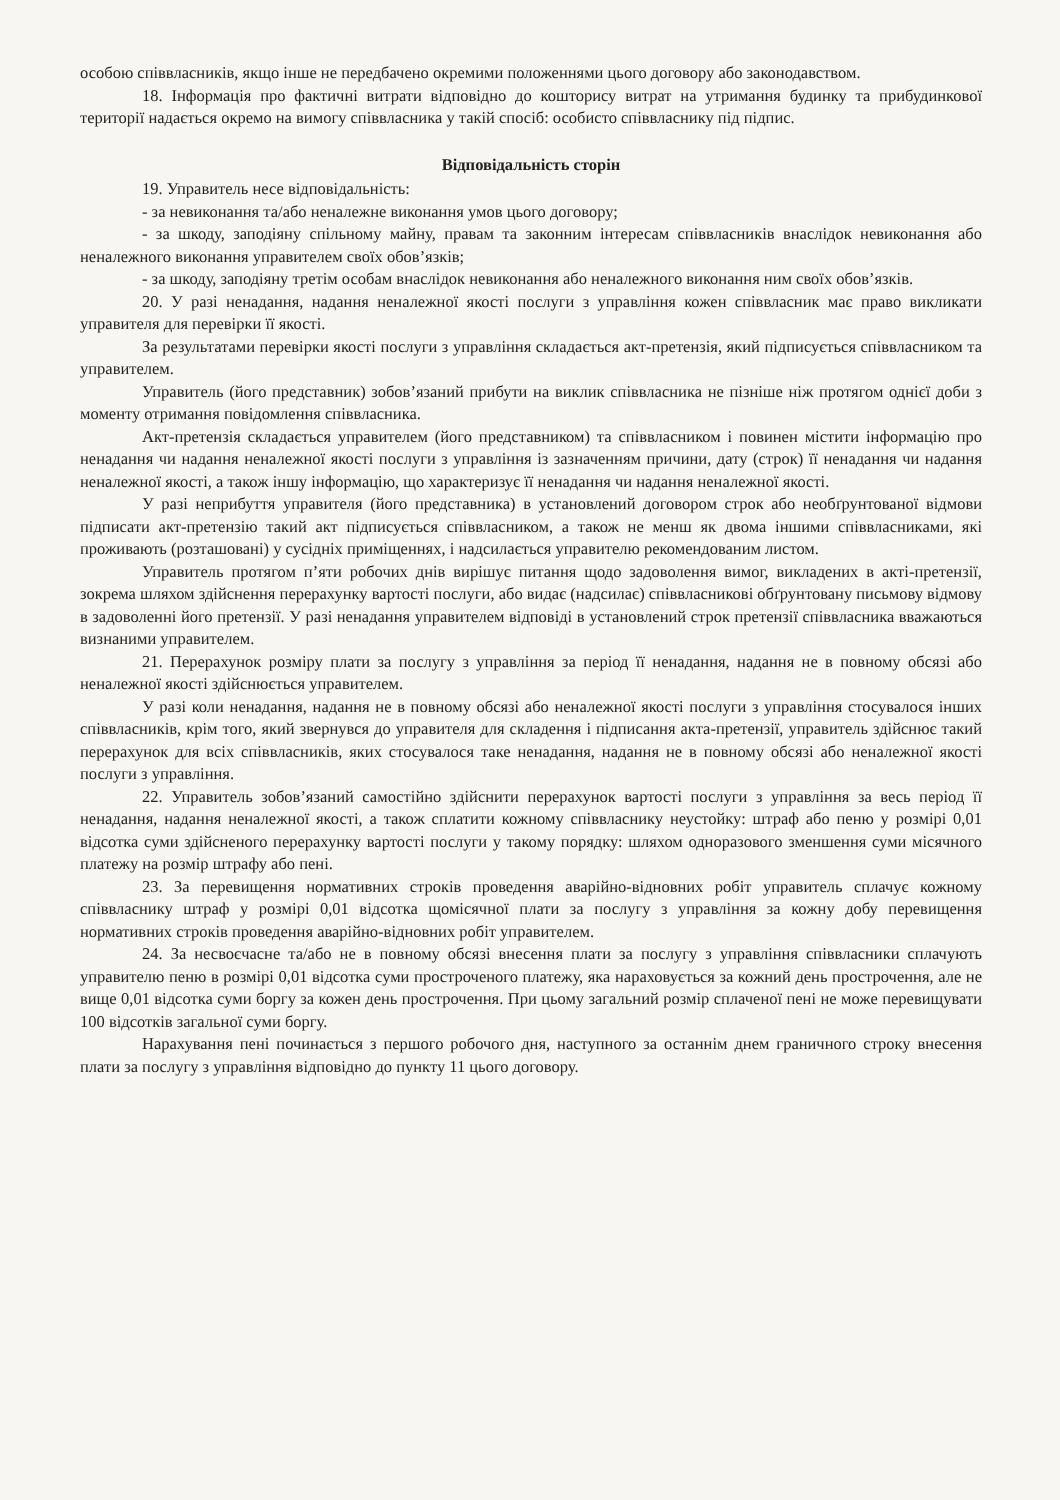особою співвласників, якщо інше не передбачено окремими положеннями цього договору або законодавством.
18. Інформація про фактичні витрати відповідно до кошторису витрат на утримання будинку та прибудинкової території надається окремо на вимогу співвласника у такій спосіб: особисто співвласнику під підпис.
Відповідальність сторін
19. Управитель несе відповідальність:
- за невиконання та/або неналежне виконання умов цього договору;
- за шкоду, заподіяну спільному майну, правам та законним інтересам співвласників внаслідок невиконання або неналежного виконання управителем своїх обов’язків;
- за шкоду, заподіяну третім особам внаслідок невиконання або неналежного виконання ним своїх обов’язків.
20. У разі ненадання, надання неналежної якості послуги з управління кожен співвласник має право викликати управителя для перевірки її якості.
За результатами перевірки якості послуги з управління складається акт-претензія, який підписується співвласником та управителем.
Управитель (його представник) зобов’язаний прибути на виклик співвласника не пізніше ніж протягом однієї доби з моменту отримання повідомлення співвласника.
Акт-претензія складається управителем (його представником) та співвласником і повинен містити інформацію про ненадання чи надання неналежної якості послуги з управління із зазначенням причини, дату (строк) її ненадання чи надання неналежної якості, а також іншу інформацію, що характеризує її ненадання чи надання неналежної якості.
У разі неприбуття управителя (його представника) в установлений договором строк або необґрунтованої відмови підписати акт-претензію такий акт підписується співвласником, а також не менш як двома іншими співвласниками, які проживають (розташовані) у сусідніх приміщеннях, і надсилається управителю рекомендованим листом.
Управитель протягом п’яти робочих днів вирішує питання щодо задоволення вимог, викладених в акті-претензії, зокрема шляхом здійснення перерахунку вартості послуги, або видає (надсилає) співвласникові обґрунтовану письмову відмову в задоволенні його претензії. У разі ненадання управителем відповіді в установлений строк претензії співвласника вважаються визнаними управителем.
21. Перерахунок розміру плати за послугу з управління за період її ненадання, надання не в повному обсязі або неналежної якості здійснюється управителем.
У разі коли ненадання, надання не в повному обсязі або неналежної якості послуги з управління стосувалося інших співвласників, крім того, який звернувся до управителя для складення і підписання акта-претензії, управитель здійснює такий перерахунок для всіх співвласників, яких стосувалося таке ненадання, надання не в повному обсязі або неналежної якості послуги з управління.
22. Управитель зобов’язаний самостійно здійснити перерахунок вартості послуги з управління за весь період її ненадання, надання неналежної якості, а також сплатити кожному співвласнику неустойку: штраф або пеню у розмірі 0,01 відсотка суми здійсненого перерахунку вартості послуги у такому порядку: шляхом одноразового зменшення суми місячного платежу на розмір штрафу або пені.
23. За перевищення нормативних строків проведення аварійно-відновних робіт управитель сплачує кожному співвласнику штраф у розмірі 0,01 відсотка щомісячної плати за послугу з управління за кожну добу перевищення нормативних строків проведення аварійно-відновних робіт управителем.
24. За несвоєчасне та/або не в повному обсязі внесення плати за послугу з управління співвласники сплачують управителю пеню в розмірі 0,01 відсотка суми простроченого платежу, яка нараховується за кожний день прострочення, але не вище 0,01 відсотка суми боргу за кожен день прострочення. При цьому загальний розмір сплаченої пені не може перевищувати 100 відсотків загальної суми боргу.
Нарахування пені починається з першого робочого дня, наступного за останнім днем граничного строку внесення плати за послугу з управління відповідно до пункту 11 цього договору.